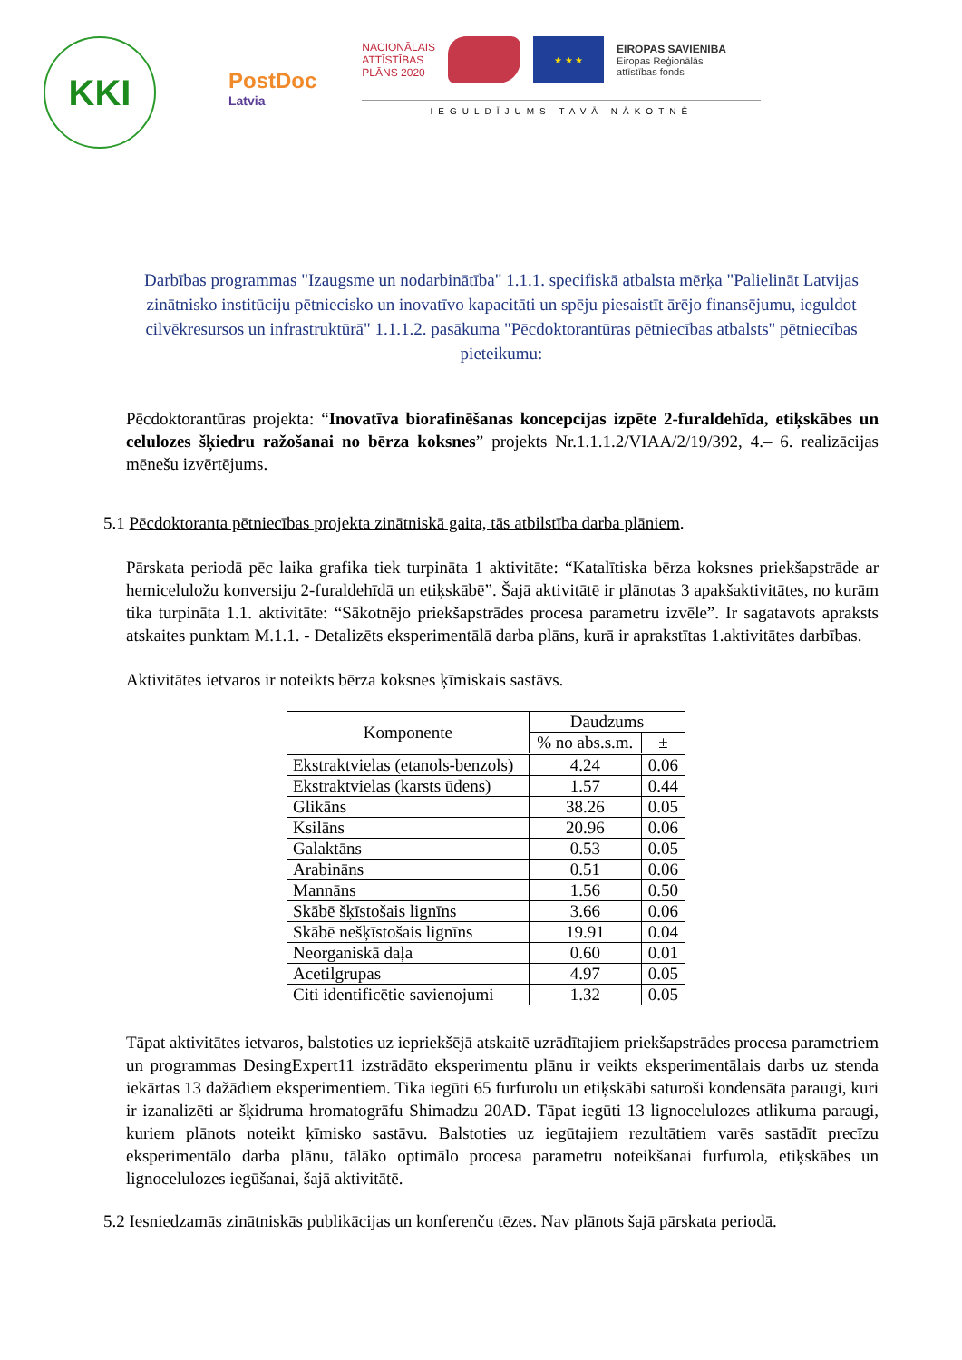KKI
PostDoc
Latvia
NACIONĀLAIS
ATTĪSTĪBAS
PLĀNS 2020
★ ★ ★
EIROPAS SAVIENĪBA
Eiropas Reģionālās
attīstības fonds
IEGULDĪJUMS TAVĀ NĀKOTNĒ
Darbības programmas "Izaugsme un nodarbinātība" 1.1.1. specifiskā atbalsta mērķa "Palielināt Latvijas zinātnisko institūciju pētniecisko un inovatīvo kapacitāti un spēju piesaistīt ārējo finansējumu, ieguldot cilvēkresursos un infrastruktūrā" 1.1.1.2. pasākuma "Pēcdoktorantūras pētniecības atbalsts" pētniecības pieteikumu:
Pēcdoktorantūras projekta: “Inovatīva biorafinēšanas koncepcijas izpēte 2-furaldehīda, etiķskābes un celulozes šķiedru ražošanai no bērza koksnes” projekts Nr.1.1.1.2/VIAA/2/19/392, 4.– 6. realizācijas mēnešu izvērtējums.
5.1 Pēcdoktoranta pētniecības projekta zinātniskā gaita, tās atbilstība darba plāniem.
Pārskata periodā pēc laika grafika tiek turpināta 1 aktivitāte: “Katalītiska bērza koksnes priekšapstrāde ar hemiceluložu konversiju 2-furaldehīdā un etiķskābē”. Šajā aktivitātē ir plānotas 3 apakšaktivitātes, no kurām tika turpināta 1.1. aktivitāte: “Sākotnējo priekšapstrādes procesa parametru izvēle”. Ir sagatavots apraksts atskaites punktam M.1.1. - Detalizēts eksperimentālā darba plāns, kurā ir aprakstītas 1.aktivitātes darbības.
Aktivitātes ietvaros ir noteikts bērza koksnes ķīmiskais sastāvs.
| Komponente | Daudzums | |
| --- | --- | --- |
| | % no abs.s.m. | ± |
| Ekstraktvielas (etanols-benzols) | 4.24 | 0.06 |
| Ekstraktvielas (karsts ūdens) | 1.57 | 0.44 |
| Glikāns | 38.26 | 0.05 |
| Ksilāns | 20.96 | 0.06 |
| Galaktāns | 0.53 | 0.05 |
| Arabināns | 0.51 | 0.06 |
| Mannāns | 1.56 | 0.50 |
| Skābē šķīstošais lignīns | 3.66 | 0.06 |
| Skābē nešķīstošais lignīns | 19.91 | 0.04 |
| Neorganiskā daļa | 0.60 | 0.01 |
| Acetilgrupas | 4.97 | 0.05 |
| Citi identificētie savienojumi | 1.32 | 0.05 |
Tāpat aktivitātes ietvaros, balstoties uz iepriekšējā atskaitē uzrādītajiem priekšapstrādes procesa parametriem un programmas DesingExpert11 izstrādāto eksperimentu plānu ir veikts eksperimentālais darbs uz stenda iekārtas 13 dažādiem eksperimentiem. Tika iegūti 65 furfurolu un etiķskābi saturoši kondensāta paraugi, kuri ir izanalizēti ar šķidruma hromatogrāfu Shimadzu 20AD. Tāpat iegūti 13 lignocelulozes atlikuma paraugi, kuriem plānots noteikt ķīmisko sastāvu. Balstoties uz iegūtajiem rezultātiem varēs sastādīt precīzu eksperimentālo darba plānu, tālāko optimālo procesa parametru noteikšanai furfurola, etiķskābes un lignocelulozes iegūšanai, šajā aktivitātē.
5.2 Iesniedzamās zinātniskās publikācijas un konferenču tēzes. Nav plānots šajā pārskata periodā.